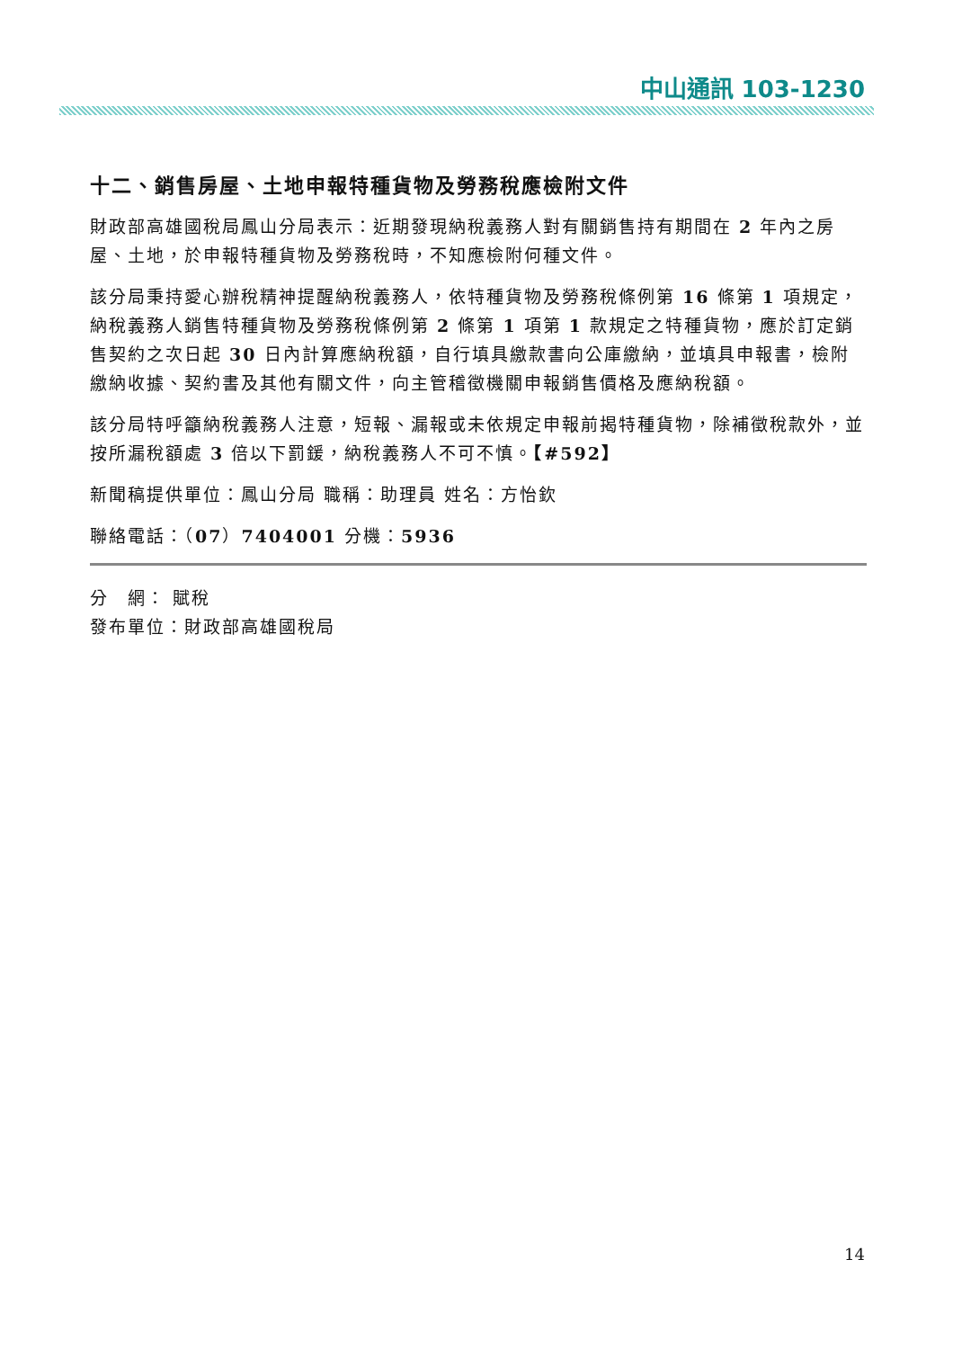中山通訊 103-1230
十二、銷售房屋、土地申報特種貨物及勞務稅應檢附文件
財政部高雄國稅局鳳山分局表示：近期發現納稅義務人對有關銷售持有期間在 2 年內之房屋、土地，於申報特種貨物及勞務稅時，不知應檢附何種文件。
該分局秉持愛心辦稅精神提醒納稅義務人，依特種貨物及勞務稅條例第 16 條第 1 項規定，納稅義務人銷售特種貨物及勞務稅條例第 2 條第 1 項第 1 款規定之特種貨物，應於訂定銷售契約之次日起 30 日內計算應納稅額，自行填具繳款書向公庫繳納，並填具申報書，檢附繳納收據、契約書及其他有關文件，向主管稽徵機關申報銷售價格及應納稅額。
該分局特呼籲納稅義務人注意，短報、漏報或未依規定申報前揭特種貨物，除補徵稅款外，並按所漏稅額處 3 倍以下罰鍰，納稅義務人不可不慎。【#592】
新聞稿提供單位：鳳山分局 職稱：助理員 姓名：方怡欽
聯絡電話：（07）7404001 分機：5936
分　網： 賦稅
發布單位：財政部高雄國稅局
14